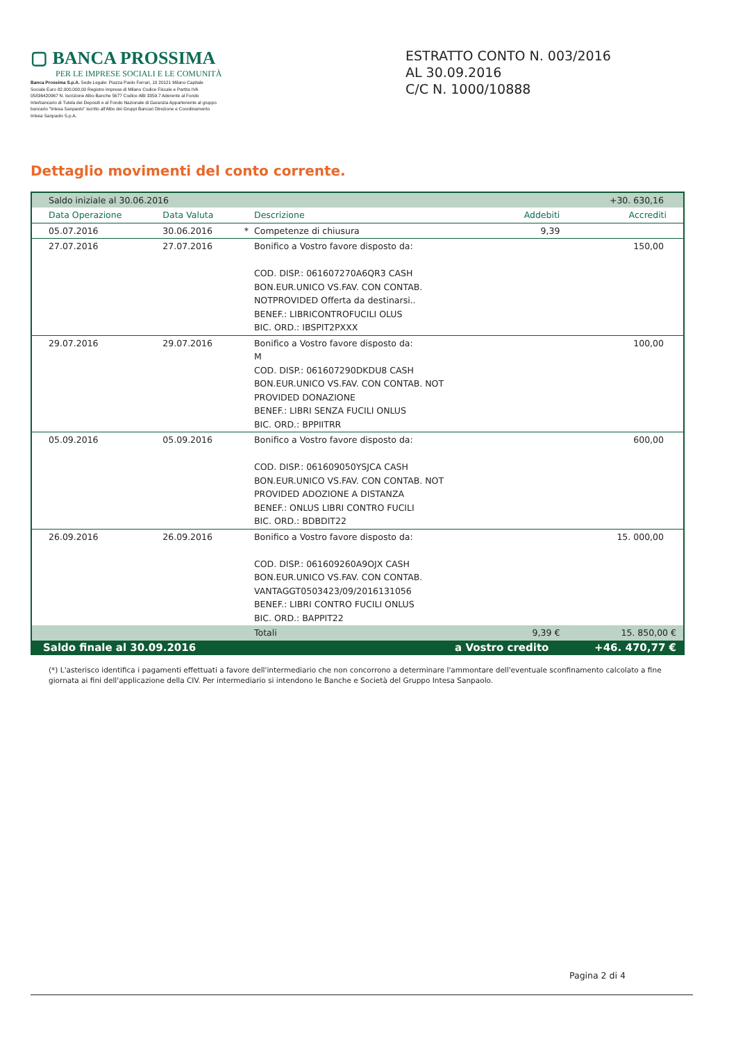▢ BANCA PROSSIMA
PER LE IMPRESE SOCIALI E LE COMUNITÀ
Banca Prossima S.p.A. Sede Legale: Piazza Paolo Ferrari, 10 20121 Milano Capitale Sociale Euro 82.000.000,00 Registro Imprese di Milano Codice Fiscale e Partita IVA 05836420967 N. Iscrizione Albo Banche 5677 Codice ABI 3359.7 Aderente al Fondo Interbancario di Tutela dei Depositi e al Fondo Nazionale di Garanzia Appartenente al gruppo bancario "Intesa Sanpaolo" iscritto all'Albo dei Gruppi Bancari Direzione e Coordinamento Intesa Sanpaolo S.p.A.
ESTRATTO CONTO N. 003/2016
AL 30.09.2016
C/C N. 1000/10888
Dettaglio movimenti del conto corrente.
| Saldo iniziale al 30.06.2016 | | | | +30. 630,16 | |
| Data Operazione | Data Valuta | | Descrizione | Addebiti | Accrediti |
| 05.07.2016 | 30.06.2016 | * | Competenze di chiusura | 9,39 | |
| 27.07.2016 | 27.07.2016 | | Bonifico a Vostro favore disposto da: COD. DISP.: 061607270A6QR3 CASH BON.EUR.UNICO VS.FAV. CON CONTAB. NOTPROVIDED Offerta da destinarsi.. BENEF.: LIBRICONTROFUCILI OLUS BIC. ORD.: IBSPIT2PXXX | | 150,00 |
| 29.07.2016 | 29.07.2016 | | Bonifico a Vostro favore disposto da: M COD. DISP.: 061607290DKDU8 CASH BON.EUR.UNICO VS.FAV. CON CONTAB. NOT PROVIDED DONAZIONE BENEF.: LIBRI SENZA FUCILI ONLUS BIC. ORD.: BPPIITRR | | 100,00 |
| 05.09.2016 | 05.09.2016 | | Bonifico a Vostro favore disposto da: COD. DISP.: 061609050YSJCA CASH BON.EUR.UNICO VS.FAV. CON CONTAB. NOT PROVIDED ADOZIONE A DISTANZA BENEF.: ONLUS LIBRI CONTRO FUCILI BIC. ORD.: BDBDIT22 | | 600,00 |
| 26.09.2016 | 26.09.2016 | | Bonifico a Vostro favore disposto da: COD. DISP.: 061609260A9OJX CASH BON.EUR.UNICO VS.FAV. CON CONTAB. VANTAGGT0503423/09/2016131056 BENEF.: LIBRI CONTRO FUCILI ONLUS BIC. ORD.: BAPPIT22 | | 15. 000,00 |
| | | | Totali | 9,39 € | 15. 850,00 € |
| Saldo finale al 30.09.2016 | | | a Vostro credito | | +46. 470,77 € |
(*) L'asterisco identifica i pagamenti effettuati a favore dell'intermediario che non concorrono a determinare l'ammontare dell'eventuale sconfinamento calcolato a fine giornata ai fini dell'applicazione della CIV. Per intermediario si intendono le Banche e Società del Gruppo Intesa Sanpaolo.
Pagina 2 di 4